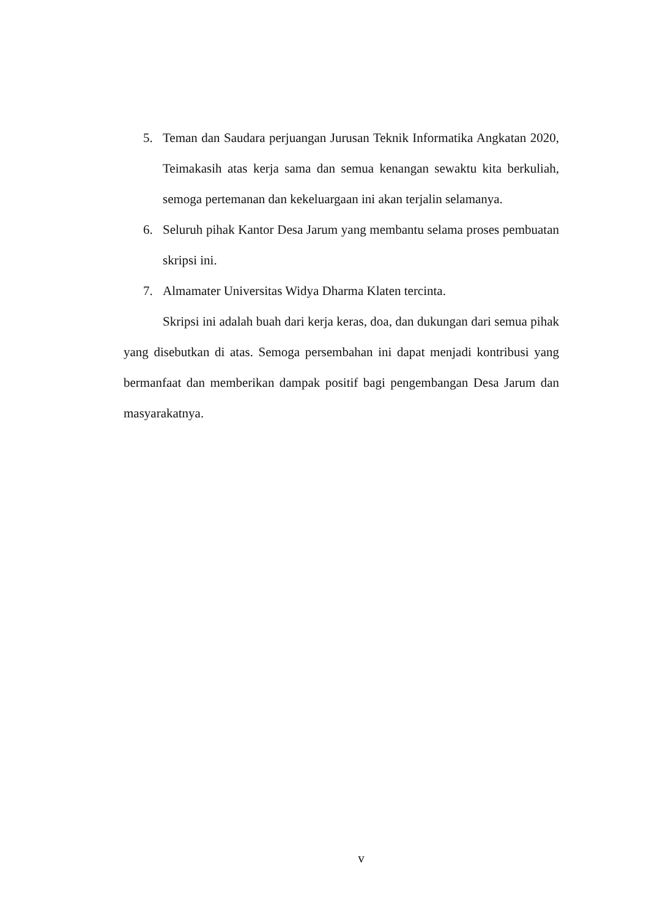5. Teman dan Saudara perjuangan Jurusan Teknik Informatika Angkatan 2020, Teimakasih atas kerja sama dan semua kenangan sewaktu kita berkuliah, semoga pertemanan dan kekeluargaan ini akan terjalin selamanya.
6. Seluruh pihak Kantor Desa Jarum yang membantu selama proses pembuatan skripsi ini.
7. Almamater Universitas Widya Dharma Klaten tercinta.
Skripsi ini adalah buah dari kerja keras, doa, dan dukungan dari semua pihak yang disebutkan di atas. Semoga persembahan ini dapat menjadi kontribusi yang bermanfaat dan memberikan dampak positif bagi pengembangan Desa Jarum dan masyarakatnya.
v